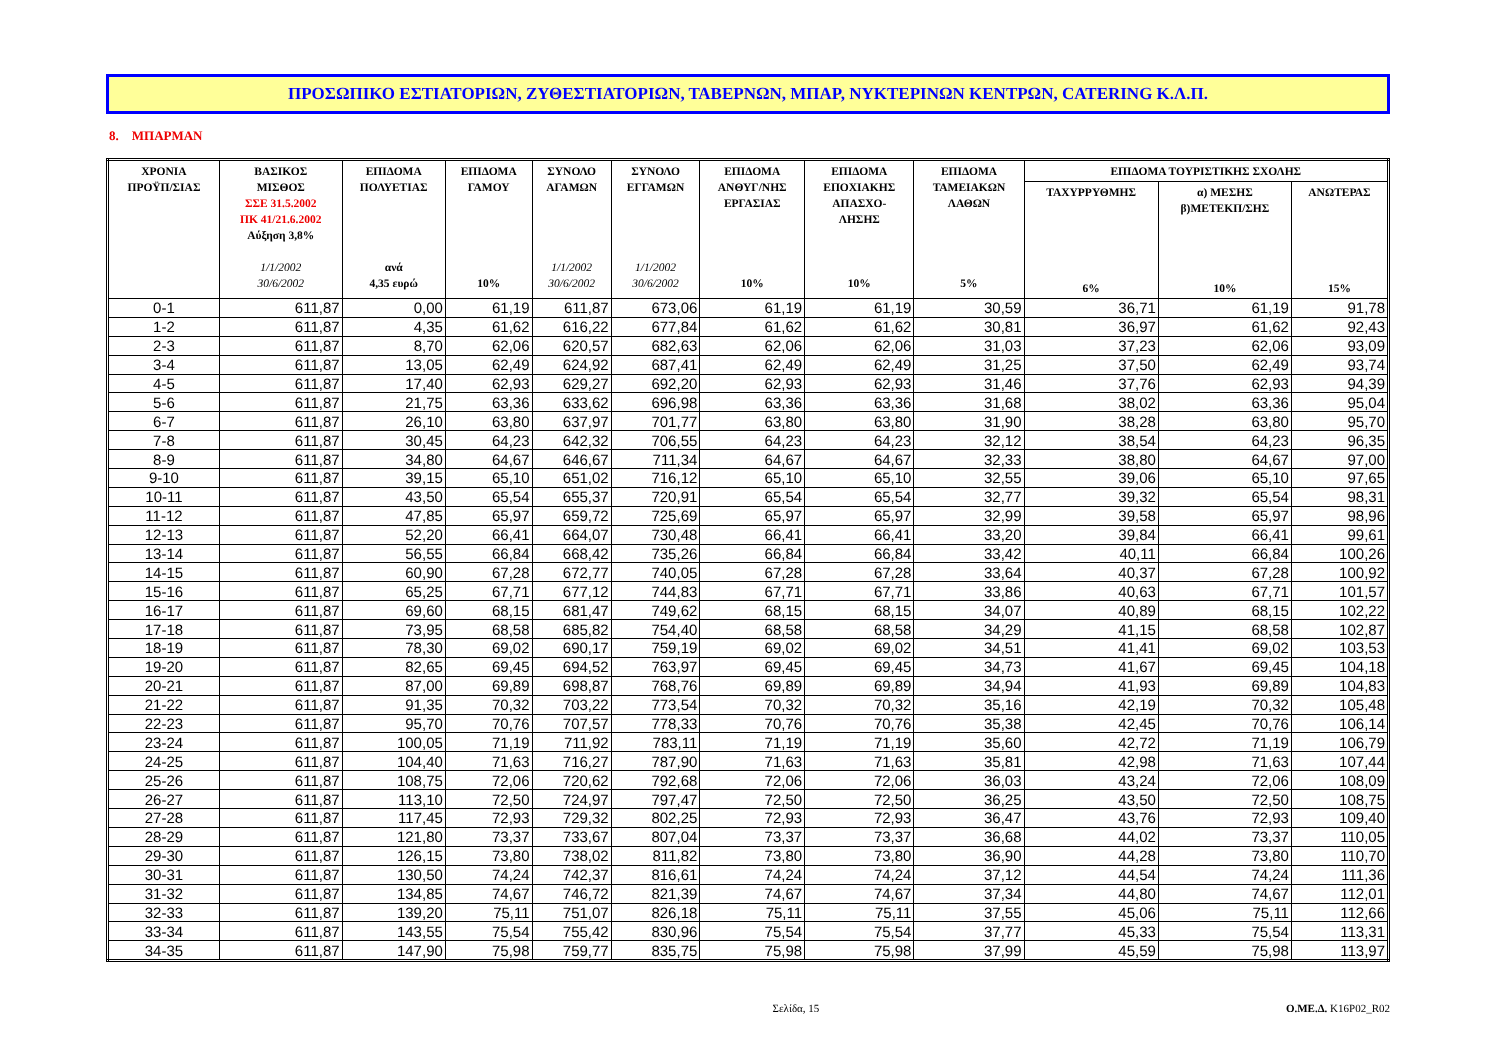ΠΡΟΣΩΠΙΚΟ ΕΣΤΙΑΤΟΡΙΩΝ, ΖΥΘΕΣΤΙΑΤΟΡΙΩΝ, ΤΑΒΕΡΝΩΝ, ΜΠΑΡ, ΝΥΚΤΕΡΙΝΩΝ ΚΕΝΤΡΩΝ, CATERING Κ.Λ.Π.
8. ΜΠΑΡΜΑΝ
| ΧΡΟΝΙΑ ΠΡΟΫΠ/ΣΙΑΣ | ΒΑΣΙΚΟΣ ΜΙΣΘΟΣ ΣΣΕ 31.5.2002 ΠΚ 41/21.6.2002 Αύξηση 3,8% 1/1/2002 30/6/2002 | ΕΠΙΔΟΜΑ ΠΟΛΥΕΤΙΑΣ ανά 4,35 ευρώ | ΕΠΙΔΟΜΑ ΓΑΜΟΥ 10% | ΣΥΝΟΛΟ ΑΓΑΜΩΝ 1/1/2002 30/6/2002 | ΣΥΝΟΛΟ ΕΓΓΑΜΩΝ 1/1/2002 30/6/2002 | ΕΠΙΔΟΜΑ ΑΝΘΥΓ/ΝΗΣ ΕΡΓΑΣΙΑΣ 10% | ΕΠΙΔΟΜΑ ΕΠΟΧΙΑΚΗΣ ΑΠΑΣΧΟ- ΛΗΣΗΣ 10% | ΕΠΙΔΟΜΑ ΤΑΜΕΙΑΚΩΝ ΛΑΘΩΝ 5% | ΕΠΙΔΟΜΑ ΤΟΥΡΙΣΤΙΚΗΣ ΣΧΟΛΗΣ | | |
| --- | --- | --- | --- | --- | --- | --- | --- | --- | --- | --- | --- |
| | | | | | | | | | ΤΑΧΥΡΡΥΘΜΗΣ 6% | α) ΜΕΣΗΣ β)ΜΕΤΕΚΠ/ΣΗΣ 10% | ΑΝΩΤΕΡΑΣ 15% |
| 0-1 | 611,87 | 0,00 | 61,19 | 611,87 | 673,06 | 61,19 | 61,19 | 30,59 | 36,71 | 61,19 | 91,78 |
| 1-2 | 611,87 | 4,35 | 61,62 | 616,22 | 677,84 | 61,62 | 61,62 | 30,81 | 36,97 | 61,62 | 92,43 |
| 2-3 | 611,87 | 8,70 | 62,06 | 620,57 | 682,63 | 62,06 | 62,06 | 31,03 | 37,23 | 62,06 | 93,09 |
| 3-4 | 611,87 | 13,05 | 62,49 | 624,92 | 687,41 | 62,49 | 62,49 | 31,25 | 37,50 | 62,49 | 93,74 |
| 4-5 | 611,87 | 17,40 | 62,93 | 629,27 | 692,20 | 62,93 | 62,93 | 31,46 | 37,76 | 62,93 | 94,39 |
| 5-6 | 611,87 | 21,75 | 63,36 | 633,62 | 696,98 | 63,36 | 63,36 | 31,68 | 38,02 | 63,36 | 95,04 |
| 6-7 | 611,87 | 26,10 | 63,80 | 637,97 | 701,77 | 63,80 | 63,80 | 31,90 | 38,28 | 63,80 | 95,70 |
| 7-8 | 611,87 | 30,45 | 64,23 | 642,32 | 706,55 | 64,23 | 64,23 | 32,12 | 38,54 | 64,23 | 96,35 |
| 8-9 | 611,87 | 34,80 | 64,67 | 646,67 | 711,34 | 64,67 | 64,67 | 32,33 | 38,80 | 64,67 | 97,00 |
| 9-10 | 611,87 | 39,15 | 65,10 | 651,02 | 716,12 | 65,10 | 65,10 | 32,55 | 39,06 | 65,10 | 97,65 |
| 10-11 | 611,87 | 43,50 | 65,54 | 655,37 | 720,91 | 65,54 | 65,54 | 32,77 | 39,32 | 65,54 | 98,31 |
| 11-12 | 611,87 | 47,85 | 65,97 | 659,72 | 725,69 | 65,97 | 65,97 | 32,99 | 39,58 | 65,97 | 98,96 |
| 12-13 | 611,87 | 52,20 | 66,41 | 664,07 | 730,48 | 66,41 | 66,41 | 33,20 | 39,84 | 66,41 | 99,61 |
| 13-14 | 611,87 | 56,55 | 66,84 | 668,42 | 735,26 | 66,84 | 66,84 | 33,42 | 40,11 | 66,84 | 100,26 |
| 14-15 | 611,87 | 60,90 | 67,28 | 672,77 | 740,05 | 67,28 | 67,28 | 33,64 | 40,37 | 67,28 | 100,92 |
| 15-16 | 611,87 | 65,25 | 67,71 | 677,12 | 744,83 | 67,71 | 67,71 | 33,86 | 40,63 | 67,71 | 101,57 |
| 16-17 | 611,87 | 69,60 | 68,15 | 681,47 | 749,62 | 68,15 | 68,15 | 34,07 | 40,89 | 68,15 | 102,22 |
| 17-18 | 611,87 | 73,95 | 68,58 | 685,82 | 754,40 | 68,58 | 68,58 | 34,29 | 41,15 | 68,58 | 102,87 |
| 18-19 | 611,87 | 78,30 | 69,02 | 690,17 | 759,19 | 69,02 | 69,02 | 34,51 | 41,41 | 69,02 | 103,53 |
| 19-20 | 611,87 | 82,65 | 69,45 | 694,52 | 763,97 | 69,45 | 69,45 | 34,73 | 41,67 | 69,45 | 104,18 |
| 20-21 | 611,87 | 87,00 | 69,89 | 698,87 | 768,76 | 69,89 | 69,89 | 34,94 | 41,93 | 69,89 | 104,83 |
| 21-22 | 611,87 | 91,35 | 70,32 | 703,22 | 773,54 | 70,32 | 70,32 | 35,16 | 42,19 | 70,32 | 105,48 |
| 22-23 | 611,87 | 95,70 | 70,76 | 707,57 | 778,33 | 70,76 | 70,76 | 35,38 | 42,45 | 70,76 | 106,14 |
| 23-24 | 611,87 | 100,05 | 71,19 | 711,92 | 783,11 | 71,19 | 71,19 | 35,60 | 42,72 | 71,19 | 106,79 |
| 24-25 | 611,87 | 104,40 | 71,63 | 716,27 | 787,90 | 71,63 | 71,63 | 35,81 | 42,98 | 71,63 | 107,44 |
| 25-26 | 611,87 | 108,75 | 72,06 | 720,62 | 792,68 | 72,06 | 72,06 | 36,03 | 43,24 | 72,06 | 108,09 |
| 26-27 | 611,87 | 113,10 | 72,50 | 724,97 | 797,47 | 72,50 | 72,50 | 36,25 | 43,50 | 72,50 | 108,75 |
| 27-28 | 611,87 | 117,45 | 72,93 | 729,32 | 802,25 | 72,93 | 72,93 | 36,47 | 43,76 | 72,93 | 109,40 |
| 28-29 | 611,87 | 121,80 | 73,37 | 733,67 | 807,04 | 73,37 | 73,37 | 36,68 | 44,02 | 73,37 | 110,05 |
| 29-30 | 611,87 | 126,15 | 73,80 | 738,02 | 811,82 | 73,80 | 73,80 | 36,90 | 44,28 | 73,80 | 110,70 |
| 30-31 | 611,87 | 130,50 | 74,24 | 742,37 | 816,61 | 74,24 | 74,24 | 37,12 | 44,54 | 74,24 | 111,36 |
| 31-32 | 611,87 | 134,85 | 74,67 | 746,72 | 821,39 | 74,67 | 74,67 | 37,34 | 44,80 | 74,67 | 112,01 |
| 32-33 | 611,87 | 139,20 | 75,11 | 751,07 | 826,18 | 75,11 | 75,11 | 37,55 | 45,06 | 75,11 | 112,66 |
| 33-34 | 611,87 | 143,55 | 75,54 | 755,42 | 830,96 | 75,54 | 75,54 | 37,77 | 45,33 | 75,54 | 113,31 |
| 34-35 | 611,87 | 147,90 | 75,98 | 759,77 | 835,75 | 75,98 | 75,98 | 37,99 | 45,59 | 75,98 | 113,97 |
Σελίδα, 15 Ο.ΜΕ.Δ. K16P02_R02